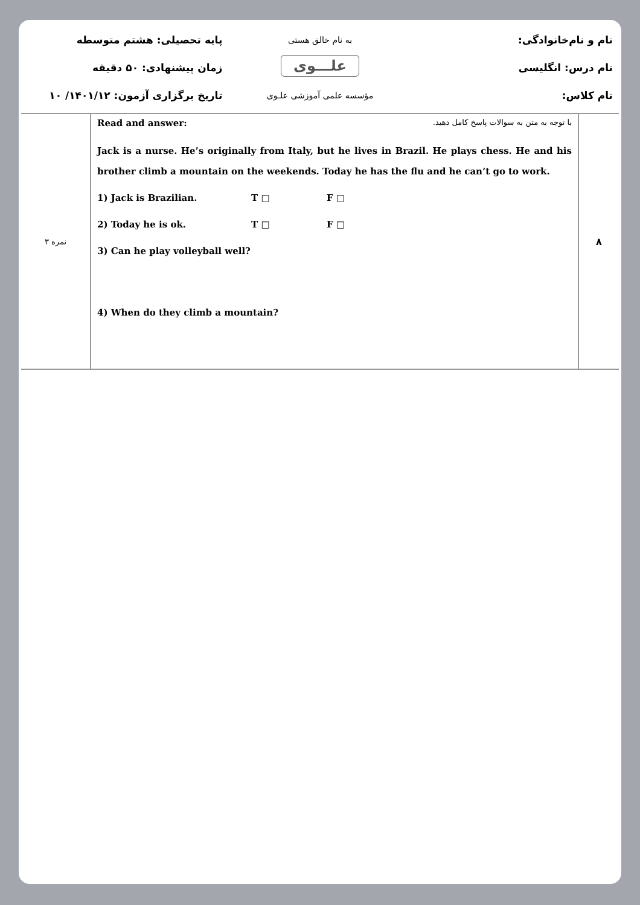نام و نام‌خانوادگی:
به نام خالق هستی
پایه تحصیلی: هشتم متوسطه
نام درس: انگلیسی
علـــوی
زمان پیشنهادی: ۵۰ دقیقه
نام کلاس:
مؤسسه علمی آموزشی علـوی
تاریخ برگزاری آزمون: ۱۴۰۱/۱۲/ ۱۰
| ۳ نمره | Read and answer: با توجه به متن به سوالات پاسخ کامل دهید. Jack is a nurse. He’s originally from Italy, but he lives in Brazil. He plays chess. He and his brother climb a mountain on the weekends. Today he has the flu and he can’t go to work. 1) Jack is Brazilian. T □ F □ 2) Today he is ok. T □ F □ 3) Can he play volleyball well? 4) When do they climb a mountain? | ۸ |